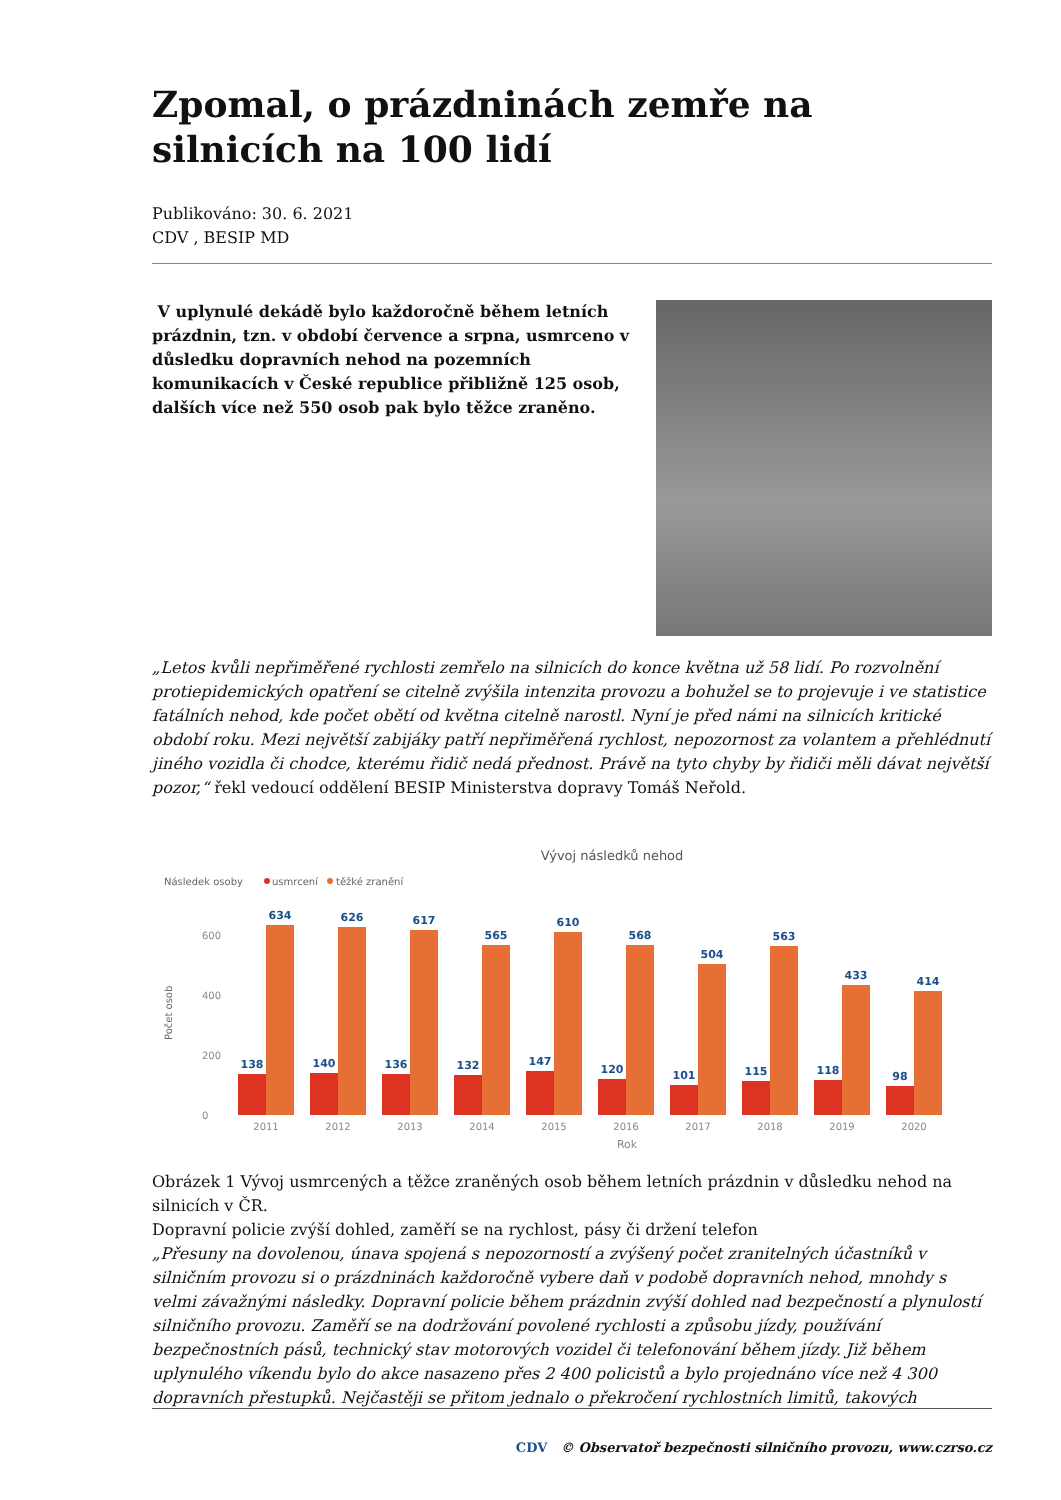Zpomal, o prázdninách zemře na silnicích na 100 lidí
Publikováno: 30. 6. 2021
CDV , BESIP MD
V uplynulé dekádě bylo každoročně během letních prázdnin, tzn. v období července a srpna, usmrceno v důsledku dopravních nehod na pozemních komunikacích v České republice přibližně 125 osob, dalších více než 550 osob pak bylo těžce zraněno.
„Letos kvůli nepřiměřené rychlosti zemřelo na silnicích do konce května už 58 lidí. Po rozvolnění protiepidemických opatření se citelně zvýšila intenzita provozu a bohužel se to projevuje i ve statistice fatálních nehod, kde počet obětí od května citelně narostl. Nyní je před námi na silnicích kritické období roku. Mezi největší zabijáky patří nepřiměřená rychlost, nepozornost za volantem a přehlédnutí jiného vozidla či chodce, kterému řidič nedá přednost. Právě na tyto chyby by řidiči měli dávat největší pozor,“ řekl vedoucí oddělení BESIP Ministerstva dopravy Tomáš Neřold.
Vývoj následků nehod
Následek osoby
usmrcení
těžké zranění
600
400
200
0
138
634
140
626
136
617
132
565
147
610
120
568
101
504
115
563
118
433
98
414
2011
2012
2013
2014
2015
2016
2017
2018
2019
2020
Rok
Počet osob
Obrázek 1 Vývoj usmrcených a těžce zraněných osob během letních prázdnin v důsledku nehod na silnicích v ČR.
Dopravní policie zvýší dohled, zaměří se na rychlost, pásy či držení telefon
„Přesuny na dovolenou, únava spojená s nepozorností a zvýšený počet zranitelných účastníků v silničním provozu si o prázdninách každoročně vybere daň v podobě dopravních nehod, mnohdy s velmi závažnými následky. Dopravní policie během prázdnin zvýší dohled nad bezpečností a plynulostí silničního provozu. Zaměří se na dodržování povolené rychlosti a způsobu jízdy, používání bezpečnostních pásů, technický stav motorových vozidel či telefonování během jízdy. Již během uplynulého víkendu bylo do akce nasazeno přes 2 400 policistů a bylo projednáno více než 4 300 dopravních přestupků. Nejčastěji se přitom jednalo o překročení rychlostních limitů, takových
CDV © Observatoř bezpečnosti silničního provozu, www.czrso.cz